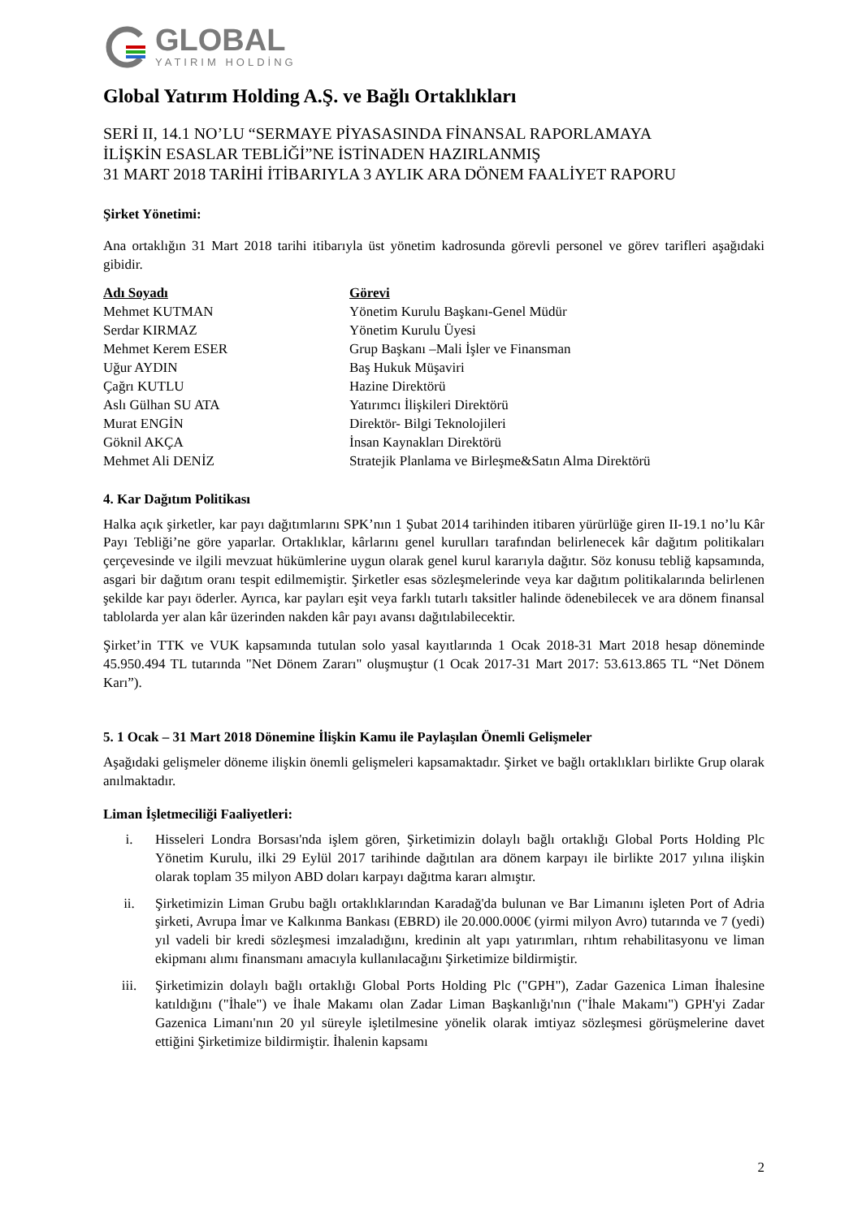GLOBAL
YATIRIM HOLDİNG
Global Yatırım Holding A.Ş. ve Bağlı Ortaklıkları
SERİ II, 14.1 NO’LU “SERMAYE PİYASASINDA FİNANSAL RAPORLAMAYA
İLİŞKİN ESASLAR TEBLİĞİ”NE İSTİNADEN HAZIRLANMIŞ
31 MART 2018 TARİHİ İTİBARIYLA 3 AYLIK ARA DÖNEM FAALİYET RAPORU
Şirket Yönetimi:
Ana ortaklığın 31 Mart 2018 tarihi itibarıyla üst yönetim kadrosunda görevli personel ve görev tarifleri aşağıdaki gibidir.
| Adı Soyadı | Görevi |
| --- | --- |
| Mehmet KUTMAN | Yönetim Kurulu Başkanı-Genel Müdür |
| Serdar KIRMAZ | Yönetim Kurulu Üyesi |
| Mehmet Kerem ESER | Grup Başkanı –Mali İşler ve Finansman |
| Uğur AYDIN | Baş Hukuk Müşaviri |
| Çağrı KUTLU | Hazine Direktörü |
| Aslı Gülhan SU ATA | Yatırımcı İlişkileri Direktörü |
| Murat ENGİN | Direktör- Bilgi Teknolojileri |
| Göknil AKÇA | İnsan Kaynakları Direktörü |
| Mehmet Ali DENİZ | Stratejik Planlama ve Birleşme&Satın Alma Direktörü |
4. Kar Dağıtım Politikası
Halka açık şirketler, kar payı dağıtımlarını SPK’nın 1 Şubat 2014 tarihinden itibaren yürürlüğe giren II-19.1 no’lu Kâr Payı Tebliği’ne göre yaparlar. Ortaklıklar, kârlarını genel kurulları tarafından belirlenecek kâr dağıtım politikaları çerçevesinde ve ilgili mevzuat hükümlerine uygun olarak genel kurul kararıyla dağıtır. Söz konusu tebliğ kapsamında, asgari bir dağıtım oranı tespit edilmemiştir. Şirketler esas sözleşmelerinde veya kar dağıtım politikalarında belirlenen şekilde kar payı öderler. Ayrıca, kar payları eşit veya farklı tutarlı taksitler halinde ödenebilecek ve ara dönem finansal tablolarda yer alan kâr üzerinden nakden kâr payı avansı dağıtılabilecektir.
Şirket’in TTK ve VUK kapsamında tutulan solo yasal kayıtlarında 1 Ocak 2018-31 Mart 2018 hesap döneminde 45.950.494 TL tutarında "Net Dönem Zararı" oluşmuştur (1 Ocak 2017-31 Mart 2017: 53.613.865 TL “Net Dönem Karı”).
5. 1 Ocak – 31 Mart 2018 Dönemine İlişkin Kamu ile Paylaşılan Önemli Gelişmeler
Aşağıdaki gelişmeler döneme ilişkin önemli gelişmeleri kapsamaktadır. Şirket ve bağlı ortaklıkları birlikte Grup olarak anılmaktadır.
Liman İşletmeciliği Faaliyetleri:
i. Hisseleri Londra Borsası'nda işlem gören, Şirketimizin dolaylı bağlı ortaklığı Global Ports Holding Plc Yönetim Kurulu, ilki 29 Eylül 2017 tarihinde dağıtılan ara dönem karpayı ile birlikte 2017 yılına ilişkin olarak toplam 35 milyon ABD doları karpayı dağıtma kararı almıştır.
ii. Şirketimizin Liman Grubu bağlı ortaklıklarından Karadağ'da bulunan ve Bar Limanını işleten Port of Adria şirketi, Avrupa İmar ve Kalkınma Bankası (EBRD) ile 20.000.000€ (yirmi milyon Avro) tutarında ve 7 (yedi) yıl vadeli bir kredi sözleşmesi imzaladığını, kredinin alt yapı yatırımları, rıhtım rehabilitasyonu ve liman ekipmanı alımı finansmanı amacıyla kullanılacağını Şirketimize bildirmiştir.
iii. Şirketimizin dolaylı bağlı ortaklığı Global Ports Holding Plc ("GPH"), Zadar Gazenica Liman İhalesine katıldığını ("İhale") ve İhale Makamı olan Zadar Liman Başkanlığı'nın ("İhale Makamı") GPH'yi Zadar Gazenica Limanı'nın 20 yıl süreyle işletilmesine yönelik olarak imtiyaz sözleşmesi görüşmelerine davet ettiğini Şirketimize bildirmiştir. İhalenin kapsamı
2